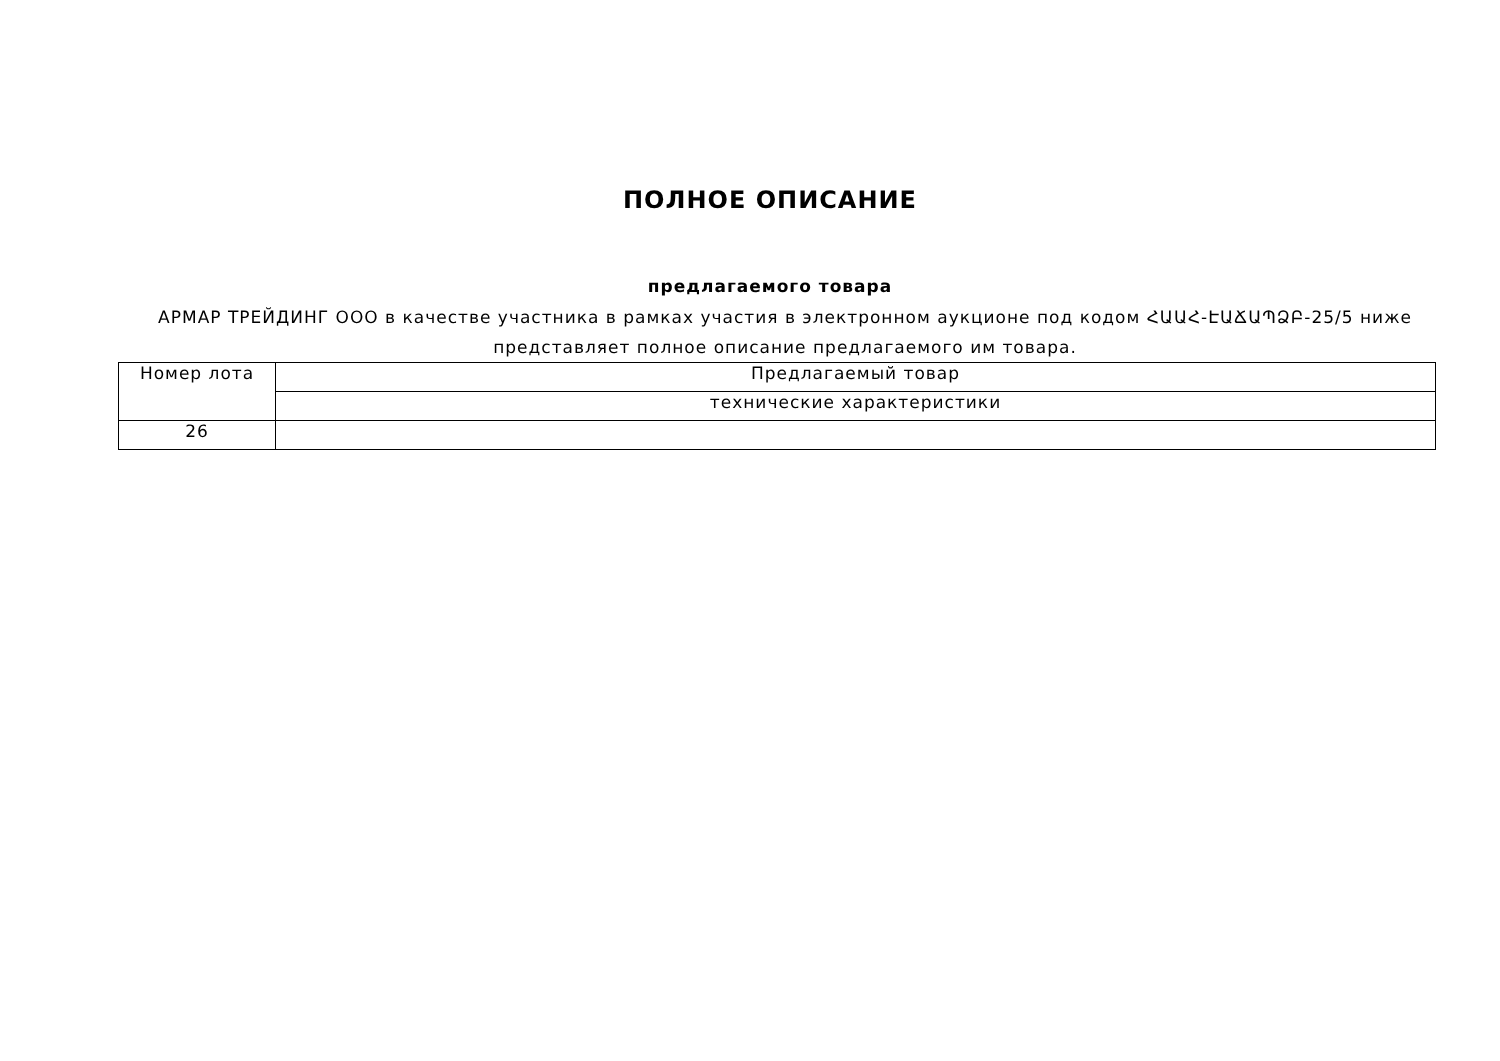ПОЛНОЕ ОПИСАНИЕ
предлагаемого товара
АРМАР ТРЕЙДИНГ ООО в качестве участника в рамках участия в электронном аукционе под кодом ՀԱԱՀ-ԷԱՃԱՊՁԲ-25/5 ниже представляет полное описание предлагаемого им товара.
| Номер лота | Предлагаемый товар |
| | технические характеристики |
| 26 | |